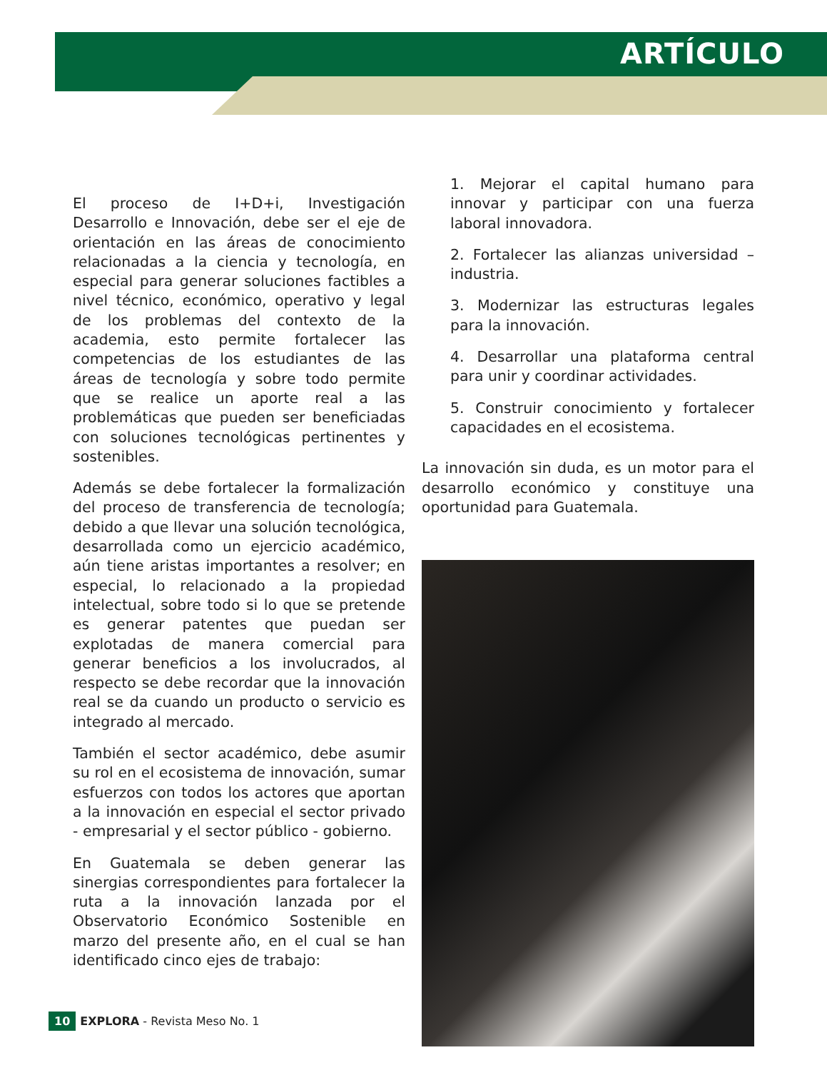ARTÍCULO
El proceso de I+D+i, Investigación Desarrollo e Innovación, debe ser el eje de orientación en las áreas de conocimiento relacionadas a la ciencia y tecnología, en especial para generar soluciones factibles a nivel técnico, económico, operativo y legal de los problemas del contexto de la academia, esto permite fortalecer las competencias de los estudiantes de las áreas de tecnología y sobre todo permite que se realice un aporte real a las problemáticas que pueden ser beneficiadas con soluciones tecnológicas pertinentes y sostenibles.
Además se debe fortalecer la formalización del proceso de transferencia de tecnología; debido a que llevar una solución tecnológica, desarrollada como un ejercicio académico, aún tiene aristas importantes a resolver; en especial, lo relacionado a la propiedad intelectual, sobre todo si lo que se pretende es generar patentes que puedan ser explotadas de manera comercial para generar beneficios a los involucrados, al respecto se debe recordar que la innovación real se da cuando un producto o servicio es integrado al mercado.
También el sector académico, debe asumir su rol en el ecosistema de innovación, sumar esfuerzos con todos los actores que aportan a la innovación en especial el sector privado - empresarial y el sector público - gobierno.
En Guatemala se deben generar las sinergias correspondientes para fortalecer la ruta a la innovación lanzada por el Observatorio Económico Sostenible en marzo del presente año, en el cual se han identificado cinco ejes de trabajo:
1. Mejorar el capital humano para innovar y participar con una fuerza laboral innovadora.
2. Fortalecer las alianzas universidad – industria.
3. Modernizar las estructuras legales para la innovación.
4. Desarrollar una plataforma central para unir y coordinar actividades.
5. Construir conocimiento y fortalecer capacidades en el ecosistema.
La innovación sin duda, es un motor para el desarrollo económico y constituye una oportunidad para Guatemala.
10 EXPLORA - Revista Meso No. 1